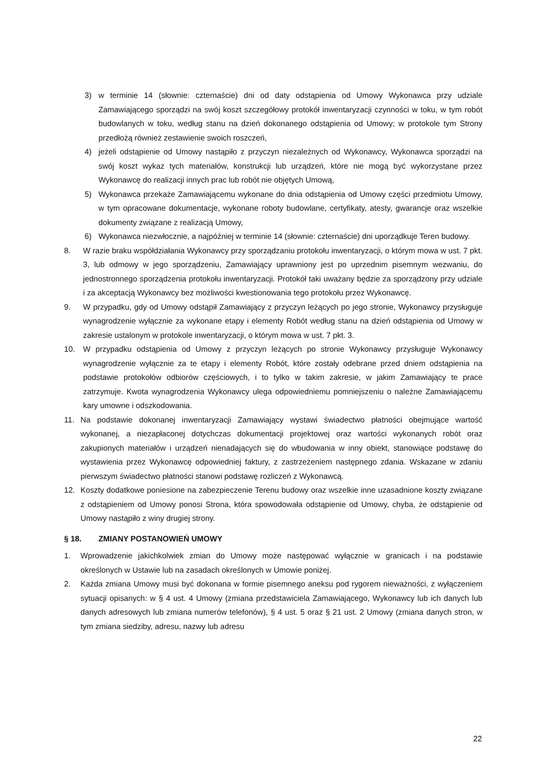3) w terminie 14 (słownie: czternaście) dni od daty odstąpienia od Umowy Wykonawca przy udziale Zamawiającego sporządzi na swój koszt szczegółowy protokół inwentaryzacji czynności w toku, w tym robót budowlanych w toku, według stanu na dzień dokonanego odstąpienia od Umowy; w protokole tym Strony przedłożą również zestawienie swoich roszczeń,
4) jeżeli odstąpienie od Umowy nastąpiło z przyczyn niezależnych od Wykonawcy, Wykonawca sporządzi na swój koszt wykaz tych materiałów, konstrukcji lub urządzeń, które nie mogą być wykorzystane przez Wykonawcę do realizacji innych prac lub robót nie objętych Umową,
5) Wykonawca przekaże Zamawiającemu wykonane do dnia odstąpienia od Umowy części przedmiotu Umowy, w tym opracowane dokumentacje, wykonane roboty budowlane, certyfikaty, atesty, gwarancje oraz wszelkie dokumenty związane z realizacją Umowy,
6) Wykonawca niezwłocznie, a najpóźniej w terminie 14 (słownie: czternaście) dni uporządkuje Teren budowy.
8. W razie braku współdziałania Wykonawcy przy sporządzaniu protokołu inwentaryzacji, o którym mowa w ust. 7 pkt. 3, lub odmowy w jego sporządzeniu, Zamawiający uprawniony jest po uprzednim pisemnym wezwaniu, do jednostronnego sporządzenia protokołu inwentaryzacji. Protokół taki uważany będzie za sporządzony przy udziale i za akceptacją Wykonawcy bez możliwości kwestionowania tego protokołu przez Wykonawcę.
9. W przypadku, gdy od Umowy odstąpił Zamawiający z przyczyn leżących po jego stronie, Wykonawcy przysługuje wynagrodzenie wyłącznie za wykonane etapy i elementy Robót według stanu na dzień odstąpienia od Umowy w zakresie ustalonym w protokole inwentaryzacji, o którym mowa w ust. 7 pkt. 3.
10. W przypadku odstąpienia od Umowy z przyczyn leżących po stronie Wykonawcy przysługuje Wykonawcy wynagrodzenie wyłącznie za te etapy i elementy Robót, które zostały odebrane przed dniem odstąpienia na podstawie protokołów odbiorów częściowych, i to tylko w takim zakresie, w jakim Zamawiający te prace zatrzymuje. Kwota wynagrodzenia Wykonawcy ulega odpowiedniemu pomniejszeniu o należne Zamawiającemu kary umowne i odszkodowania.
11. Na podstawie dokonanej inwentaryzacji Zamawiający wystawi świadectwo płatności obejmujące wartość wykonanej, a niezapłaconej dotychczas dokumentacji projektowej oraz wartości wykonanych robót oraz zakupionych materiałów i urządzeń nienadających się do wbudowania w inny obiekt, stanowiące podstawę do wystawienia przez Wykonawcę odpowiedniej faktury, z zastrzeżeniem następnego zdania. Wskazane w zdaniu pierwszym świadectwo płatności stanowi podstawę rozliczeń z Wykonawcą.
12. Koszty dodatkowe poniesione na zabezpieczenie Terenu budowy oraz wszelkie inne uzasadnione koszty związane z odstąpieniem od Umowy ponosi Strona, która spowodowała odstąpienie od Umowy, chyba, że odstąpienie od Umowy nastąpiło z winy drugiej strony.
§ 18. ZMIANY POSTANOWIEŃ UMOWY
1. Wprowadzenie jakichkolwiek zmian do Umowy może następować wyłącznie w granicach i na podstawie określonych w Ustawie lub na zasadach określonych w Umowie poniżej.
2. Każda zmiana Umowy musi być dokonana w formie pisemnego aneksu pod rygorem nieważności, z wyłączeniem sytuacji opisanych: w § 4 ust. 4 Umowy (zmiana przedstawiciela Zamawiającego, Wykonawcy lub ich danych lub danych adresowych lub zmiana numerów telefonów), § 4 ust. 5 oraz § 21 ust. 2 Umowy (zmiana danych stron, w tym zmiana siedziby, adresu, nazwy lub adresu
22